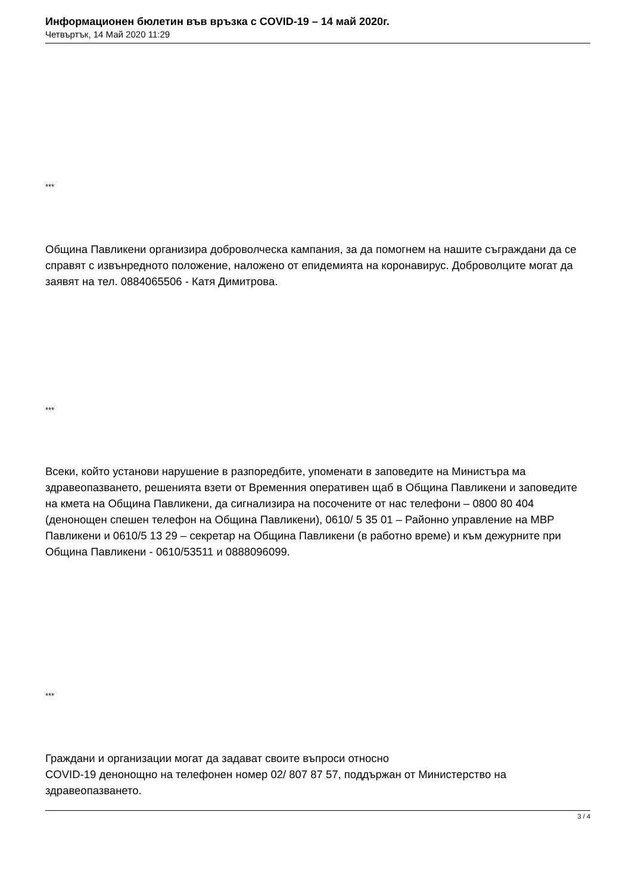Информационен бюлетин във връзка с COVID-19 – 14 май 2020г.
Четвъртък, 14 Май 2020 11:29
***
Община Павликени организира доброволческа кампания, за да помогнем на нашите съграждани да се справят с извънредното положение, наложено от епидемията на коронавирус. Доброволците могат да заявят на тел. 0884065506 - Катя Димитрова.
***
Всеки, който установи нарушение в разпоредбите, упоменати в заповедите на Министъра ма здравеопазването, решенията взети от Временния оперативен щаб в Община Павликени и заповедите на кмета на Община Павликени, да сигнализира на посочените от нас телефони – 0800 80 404 (денонощен спешен телефон на Община Павликени), 0610/ 5 35 01 – Районно управление на МВР Павликени и 0610/5 13 29 – секретар на Община Павликени (в работно време) и към дежурните при Община Павликени - 0610/53511 и 0888096099.
***
Граждани и организации могат да задават своите въпроси относно
COVID-19 денонощно на телефонен номер 02/ 807 87 57, поддържан от Министерство на здравеопазването.
3 / 4